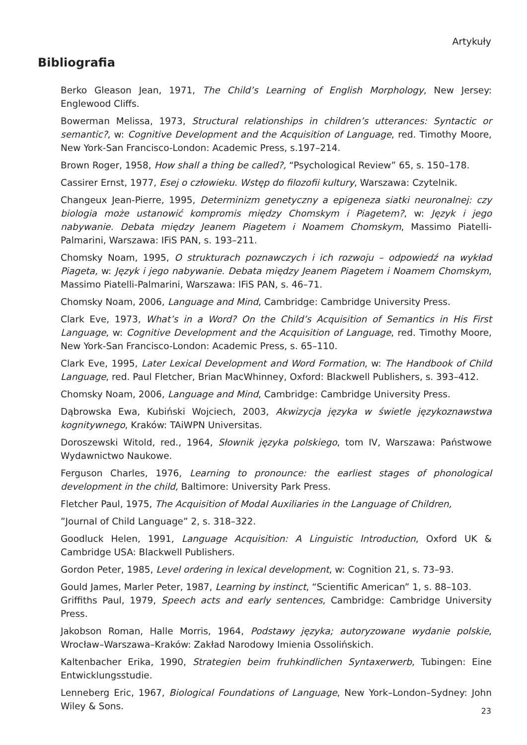Artykuły
Bibliografia
Berko Gleason Jean, 1971, The Child’s Learning of English Morphology, New Jersey: Englewood Cliffs.
Bowerman Melissa, 1973, Structural relationships in children’s utterances: Syntactic or semantic?, w: Cognitive Development and the Acquisition of Language, red. Timothy Moore, New York-San Francisco-London: Academic Press, s.197–214.
Brown Roger, 1958, How shall a thing be called?, “Psychological Review” 65, s. 150–178.
Cassirer Ernst, 1977, Esej o człowieku. Wstęp do filozofii kultury, Warszawa: Czytelnik.
Changeux Jean-Pierre, 1995, Determinizm genetyczny a epigeneza siatki neuronalnej: czy biologia może ustanowić kompromis między Chomskym i Piagetem?, w: Język i jego nabywanie. Debata między Jeanem Piagetem i Noamem Chomskym, Massimo Piatelli-Palmarini, Warszawa: IFiS PAN, s. 193–211.
Chomsky Noam, 1995, O strukturach poznawczych i ich rozwoju – odpowiedź na wykład Piageta, w: Język i jego nabywanie. Debata między Jeanem Piagetem i Noamem Chomskym, Massimo Piatelli-Palmarini, Warszawa: IFiS PAN, s. 46–71.
Chomsky Noam, 2006, Language and Mind, Cambridge: Cambridge University Press.
Clark Eve, 1973, What’s in a Word? On the Child’s Acquisition of Semantics in His First Language, w: Cognitive Development and the Acquisition of Language, red. Timothy Moore, New York-San Francisco-London: Academic Press, s. 65–110.
Clark Eve, 1995, Later Lexical Development and Word Formation, w: The Handbook of Child Language, red. Paul Fletcher, Brian MacWhinney, Oxford: Blackwell Publishers, s. 393–412.
Chomsky Noam, 2006, Language and Mind, Cambridge: Cambridge University Press.
Dąbrowska Ewa, Kubiński Wojciech, 2003, Akwizycja języka w świetle językoznawstwa kognitywnego, Kraków: TAiWPN Universitas.
Doroszewski Witold, red., 1964, Słownik języka polskiego, tom IV, Warszawa: Państwowe Wydawnictwo Naukowe.
Ferguson Charles, 1976, Learning to pronounce: the earliest stages of phonological development in the child, Baltimore: University Park Press.
Fletcher Paul, 1975, The Acquisition of Modal Auxiliaries in the Language of Children,
”Journal of Child Language” 2, s. 318–322.
Goodluck Helen, 1991, Language Acquisition: A Linguistic Introduction, Oxford UK & Cambridge USA: Blackwell Publishers.
Gordon Peter, 1985, Level ordering in lexical development, w: Cognition 21, s. 73–93.
Gould James, Marler Peter, 1987, Learning by instinct, “Scientific American” 1, s. 88–103.
Griffiths Paul, 1979, Speech acts and early sentences, Cambridge: Cambridge University Press.
Jakobson Roman, Halle Morris, 1964, Podstawy języka; autoryzowane wydanie polskie, Wrocław–Warszawa–Kraków: Zakład Narodowy Imienia Ossolińskich.
Kaltenbacher Erika, 1990, Strategien beim fruhkindlichen Syntaxerwerb, Tubingen: Eine Entwicklungsstudie.
Lenneberg Eric, 1967, Biological Foundations of Language, New York–London–Sydney: John Wiley & Sons.
23